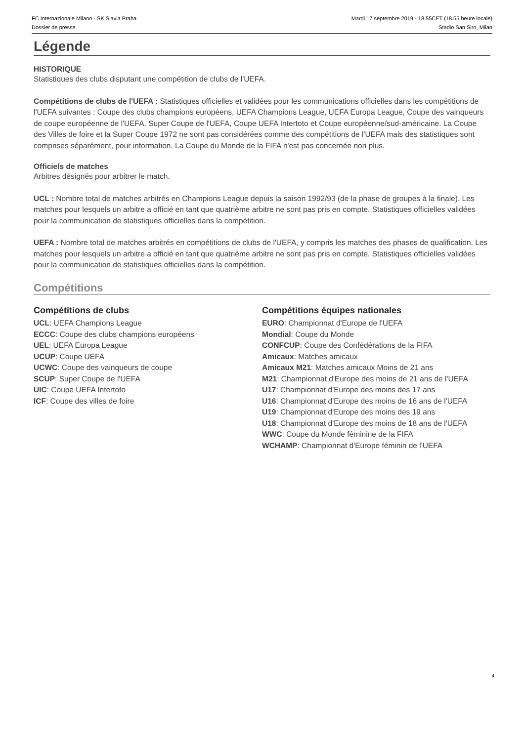FC Internazionale Milano - SK Slavia Praha
Dossier de presse
Mardi 17 septembre 2019 - 18.55CET (18.55 heure locale)
Stadio San Siro, Milan
Légende
HISTORIQUE
Statistiques des clubs disputant une compétition de clubs de l'UEFA.
Compétitions de clubs de l'UEFA : Statistiques officielles et validées pour les communications officielles dans les compétitions de l'UEFA suivantes : Coupe des clubs champions européens, UEFA Champions League, UEFA Europa League, Coupe des vainqueurs de coupe européenne de l'UEFA, Super Coupe de l'UEFA, Coupe UEFA Intertoto et Coupe européenne/sud-américaine. La Coupe des Villes de foire et la Super Coupe 1972 ne sont pas considérées comme des compétitions de l'UEFA mais des statistiques sont comprises séparément, pour information. La Coupe du Monde de la FIFA n'est pas concernée non plus.
Officiels de matches
Arbitres désignés pour arbitrer le match.
UCL : Nombre total de matches arbitrés en Champions League depuis la saison 1992/93 (de la phase de groupes à la finale). Les matches pour lesquels un arbitre a officié en tant que quatrième arbitre ne sont pas pris en compte. Statistiques officielles validées pour la communication de statistiques officielles dans la compétition.
UEFA : Nombre total de matches arbitrés en compétitions de clubs de l'UEFA, y compris les matches des phases de qualification. Les matches pour lesquels un arbitre a officié en tant que quatrième arbitre ne sont pas pris en compte. Statistiques officielles validées pour la communication de statistiques officielles dans la compétition.
Compétitions
Compétitions de clubs
UCL: UEFA Champions League
ECCC: Coupe des clubs champions européens
UEL: UEFA Europa League
UCUP: Coupe UEFA
UCWC: Coupe des vainqueurs de coupe
SCUP: Super Coupe de l'UEFA
UIC: Coupe UEFA Intertoto
ICF: Coupe des villes de foire
Compétitions équipes nationales
EURO: Championnat d'Europe de l'UEFA
Mondial: Coupe du Monde
CONFCUP: Coupe des Confédérations de la FIFA
Amicaux: Matches amicaux
Amicaux M21: Matches amicaux Moins de 21 ans
M21: Championnat d'Europe des moins de 21 ans de l'UEFA
U17: Championnat d'Europe des moins des 17 ans
U16: Championnat d'Europe des moins de 16 ans de l'UEFA
U19: Championnat d'Europe des moins des 19 ans
U18: Championnat d'Europe des moins de 18 ans de l'UEFA
WWC: Coupe du Monde féminine de la FIFA
WCHAMP: Championnat d'Europe féminin de l'UEFA
4